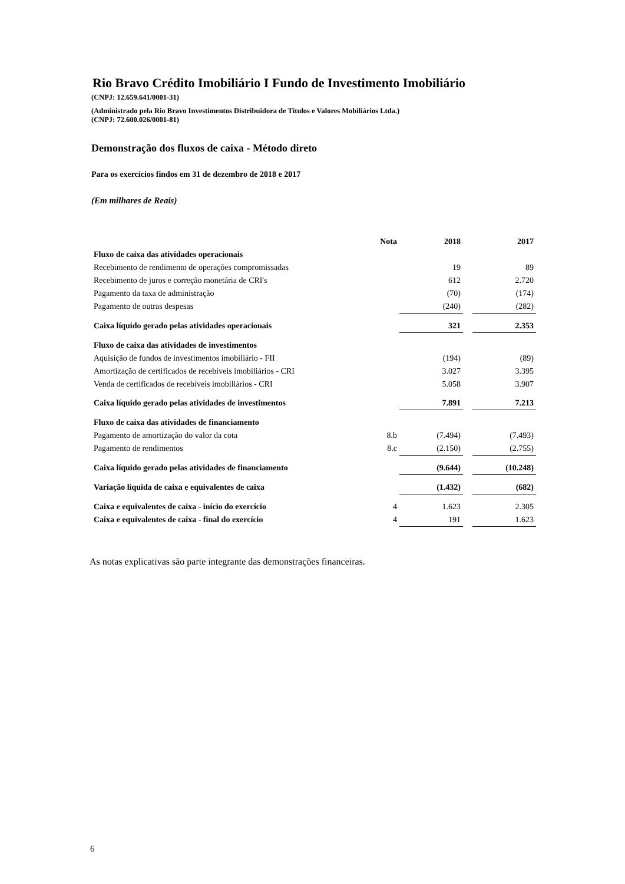Rio Bravo Crédito Imobiliário I Fundo de Investimento Imobiliário
(CNPJ: 12.659.641/0001-31)
(Administrado pela Rio Bravo Investimentos Distribuidora de Títulos e Valores Mobiliários Ltda.)
(CNPJ: 72.600.026/0001-81)
Demonstração dos fluxos de caixa - Método direto
Para os exercícios findos em 31 de dezembro de 2018 e 2017
(Em milhares de Reais)
| | Nota | 2018 | | 2017 |
| Fluxo de caixa das atividades operacionais | | | | |
| Recebimento de rendimento de operações compromissadas | | 19 | | 89 |
| Recebimento de juros e correção monetária de CRI's | | 612 | | 2.720 |
| Pagamento da taxa de administração | | (70) | | (174) |
| Pagamento de outras despesas | | (240) | | (282) |
| Caixa líquido gerado pelas atividades operacionais | | 321 | | 2.353 |
| Fluxo de caixa das atividades de investimentos | | | | |
| Aquisição de fundos de investimentos imobiliário - FII | | (194) | | (89) |
| Amortização de certificados de recebíveis imobiliários - CRI | | 3.027 | | 3.395 |
| Venda de certificados de recebíveis imobiliários - CRI | | 5.058 | | 3.907 |
| Caixa líquido gerado pelas atividades de investimentos | | 7.891 | | 7.213 |
| Fluxo de caixa das atividades de financiamento | | | | |
| Pagamento de amortização do valor da cota | 8.b | (7.494) | | (7.493) |
| Pagamento de rendimentos | 8.c | (2.150) | | (2.755) |
| Caixa líquido gerado pelas atividades de financiamento | | (9.644) | | (10.248) |
| Variação líquida de caixa e equivalentes de caixa | | (1.432) | | (682) |
| Caixa e equivalentes de caixa - início do exercício | 4 | 1.623 | | 2.305 |
| Caixa e equivalentes de caixa - final do exercício | 4 | 191 | | 1.623 |
As notas explicativas são parte integrante das demonstrações financeiras.
6